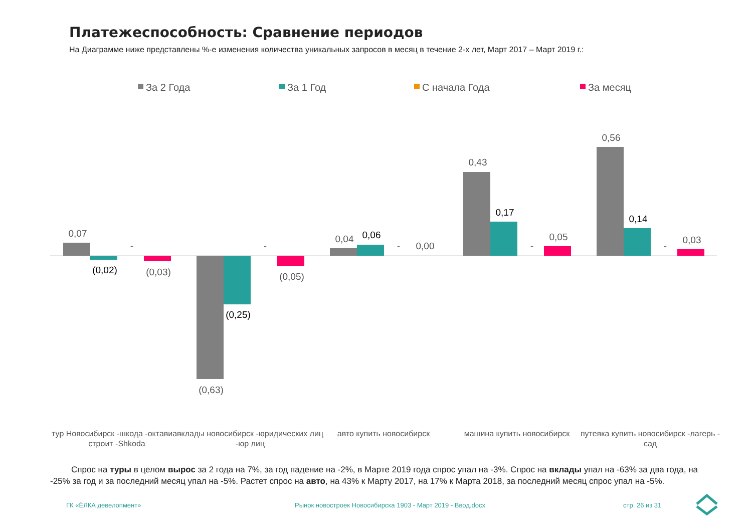Платежеспособность: Сравнение периодов
На Диаграмме ниже представлены %-е изменения количества уникальных запросов в месяц в течение 2-х лет, Март 2017 – Март 2019 г.:
За 2 Года
За 1 Год
С начала Года
За месяц
0,07
(0,02)
-
(0,03)
(0,63)
(0,25)
-
(0,05)
0,04
0,06
-
0,00
0,43
0,17
-
0,05
0,56
0,14
-
0,03
тур Новосибирск -шкода -октавиа -
строит -Shkoda
вклады новосибирск -юридических лиц
-юр лиц
авто купить новосибирск
машина купить новосибирск
путевка купить новосибирск -лагерь -
сад
Спрос на туры в целом вырос за 2 года на 7%, за год падение на -2%, в Марте 2019 года спрос упал на -3%. Спрос на вклады упал на -63% за два года, на -25% за год и за последний месяц упал на -5%. Растет спрос на авто, на 43% к Марту 2017, на 17% к Марта 2018, за последний месяц спрос упал на -5%.
ГК «ЁЛКА девелопмент»
Рынок новостроек Новосибирска 1903 - Март 2019 - Ввод.docx
стр. 26 из 31